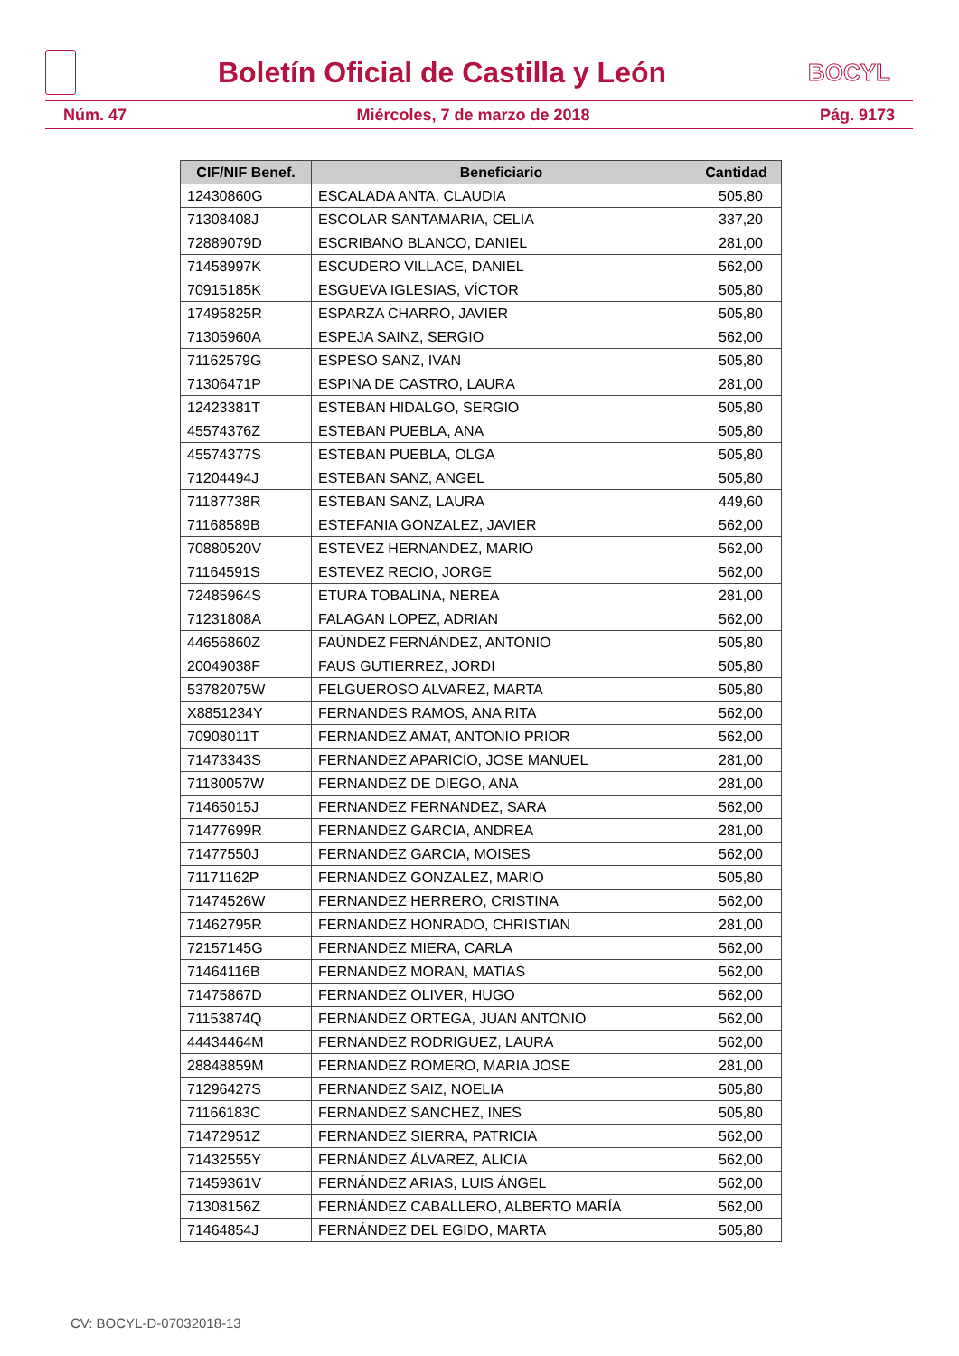Boletín Oficial de Castilla y León
BOCYL
Núm. 47 Miércoles, 7 de marzo de 2018 Pág. 9173
| CIF/NIF Benef. | Beneficiario | Cantidad |
| --- | --- | --- |
| 12430860G | ESCALADA ANTA, CLAUDIA | 505,80 |
| 71308408J | ESCOLAR SANTAMARIA, CELIA | 337,20 |
| 72889079D | ESCRIBANO BLANCO, DANIEL | 281,00 |
| 71458997K | ESCUDERO VILLACE, DANIEL | 562,00 |
| 70915185K | ESGUEVA IGLESIAS, VÍCTOR | 505,80 |
| 17495825R | ESPARZA CHARRO, JAVIER | 505,80 |
| 71305960A | ESPEJA SAINZ, SERGIO | 562,00 |
| 71162579G | ESPESO SANZ, IVAN | 505,80 |
| 71306471P | ESPINA DE CASTRO, LAURA | 281,00 |
| 12423381T | ESTEBAN HIDALGO, SERGIO | 505,80 |
| 45574376Z | ESTEBAN PUEBLA, ANA | 505,80 |
| 45574377S | ESTEBAN PUEBLA, OLGA | 505,80 |
| 71204494J | ESTEBAN SANZ, ANGEL | 505,80 |
| 71187738R | ESTEBAN SANZ, LAURA | 449,60 |
| 71168589B | ESTEFANIA GONZALEZ, JAVIER | 562,00 |
| 70880520V | ESTEVEZ HERNANDEZ, MARIO | 562,00 |
| 71164591S | ESTEVEZ RECIO, JORGE | 562,00 |
| 72485964S | ETURA TOBALINA, NEREA | 281,00 |
| 71231808A | FALAGAN LOPEZ, ADRIAN | 562,00 |
| 44656860Z | FAÚNDEZ FERNÁNDEZ, ANTONIO | 505,80 |
| 20049038F | FAUS GUTIERREZ, JORDI | 505,80 |
| 53782075W | FELGUEROSO ALVAREZ, MARTA | 505,80 |
| X8851234Y | FERNANDES RAMOS, ANA RITA | 562,00 |
| 70908011T | FERNANDEZ AMAT, ANTONIO PRIOR | 562,00 |
| 71473343S | FERNANDEZ APARICIO, JOSE MANUEL | 281,00 |
| 71180057W | FERNANDEZ DE DIEGO, ANA | 281,00 |
| 71465015J | FERNANDEZ FERNANDEZ, SARA | 562,00 |
| 71477699R | FERNANDEZ GARCIA, ANDREA | 281,00 |
| 71477550J | FERNANDEZ GARCIA, MOISES | 562,00 |
| 71171162P | FERNANDEZ GONZALEZ, MARIO | 505,80 |
| 71474526W | FERNANDEZ HERRERO, CRISTINA | 562,00 |
| 71462795R | FERNANDEZ HONRADO, CHRISTIAN | 281,00 |
| 72157145G | FERNANDEZ MIERA, CARLA | 562,00 |
| 71464116B | FERNANDEZ MORAN, MATIAS | 562,00 |
| 71475867D | FERNANDEZ OLIVER, HUGO | 562,00 |
| 71153874Q | FERNANDEZ ORTEGA, JUAN ANTONIO | 562,00 |
| 44434464M | FERNANDEZ RODRIGUEZ, LAURA | 562,00 |
| 28848859M | FERNANDEZ ROMERO, MARIA JOSE | 281,00 |
| 71296427S | FERNANDEZ SAIZ, NOELIA | 505,80 |
| 71166183C | FERNANDEZ SANCHEZ, INES | 505,80 |
| 71472951Z | FERNANDEZ SIERRA, PATRICIA | 562,00 |
| 71432555Y | FERNÁNDEZ ÁLVAREZ, ALICIA | 562,00 |
| 71459361V | FERNÁNDEZ ARIAS, LUIS ÁNGEL | 562,00 |
| 71308156Z | FERNÁNDEZ CABALLERO, ALBERTO MARÍA | 562,00 |
| 71464854J | FERNÁNDEZ DEL EGIDO, MARTA | 505,80 |
CV: BOCYL-D-07032018-13